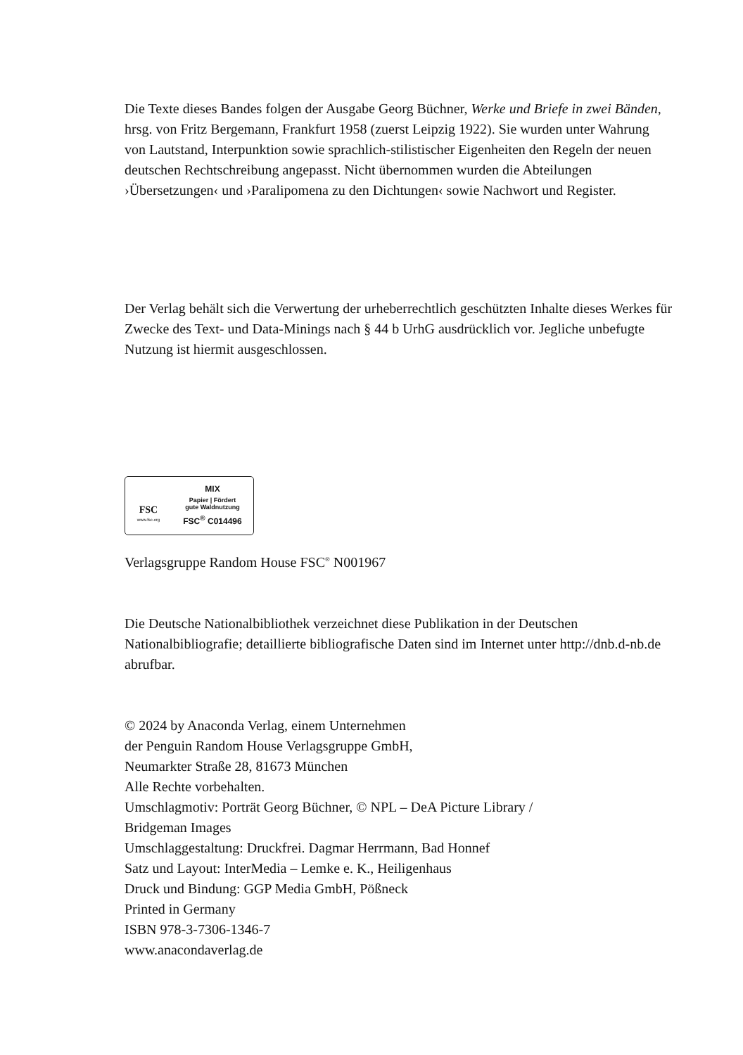Die Texte dieses Bandes folgen der Ausgabe Georg Büchner, Werke und Briefe in zwei Bänden, hrsg. von Fritz Bergemann, Frankfurt 1958 (zuerst Leipzig 1922). Sie wurden unter Wahrung von Lautstand, Interpunktion sowie sprachlich-stilistischer Eigenheiten den Regeln der neuen deutschen Rechtschreibung angepasst. Nicht übernommen wurden die Abteilungen ›Übersetzungen‹ und ›Paralipomena zu den Dichtungen‹ sowie Nachwort und Register.
Der Verlag behält sich die Verwertung der urheberrechtlich geschützten Inhalte dieses Werkes für Zwecke des Text- und Data-Minings nach § 44 b UrhG ausdrücklich vor. Jegliche unbefugte Nutzung ist hiermit ausgeschlossen.
FSC
www.fsc.org
MIX
Papier | Fördert
gute Waldnutzung
FSC<sup>®</sup> C014496
Verlagsgruppe Random House FSC<sup>®</sup> N001967
Die Deutsche Nationalbibliothek verzeichnet diese Publikation in der Deutschen Nationalbibliografie; detaillierte bibliografische Daten sind im Internet unter http://dnb.d-nb.de abrufbar.
© 2024 by Anaconda Verlag, einem Unternehmen
der Penguin Random House Verlagsgruppe GmbH,
Neumarkter Straße 28, 81673 München
Alle Rechte vorbehalten.
Umschlagmotiv: Porträt Georg Büchner, © NPL – DeA Picture Library /
Bridgeman Images
Umschlaggestaltung: Druckfrei. Dagmar Herrmann, Bad Honnef
Satz und Layout: InterMedia – Lemke e. K., Heiligenhaus
Druck und Bindung: GGP Media GmbH, Pößneck
Printed in Germany
ISBN 978-3-7306-1346-7
www.anacondaverlag.de